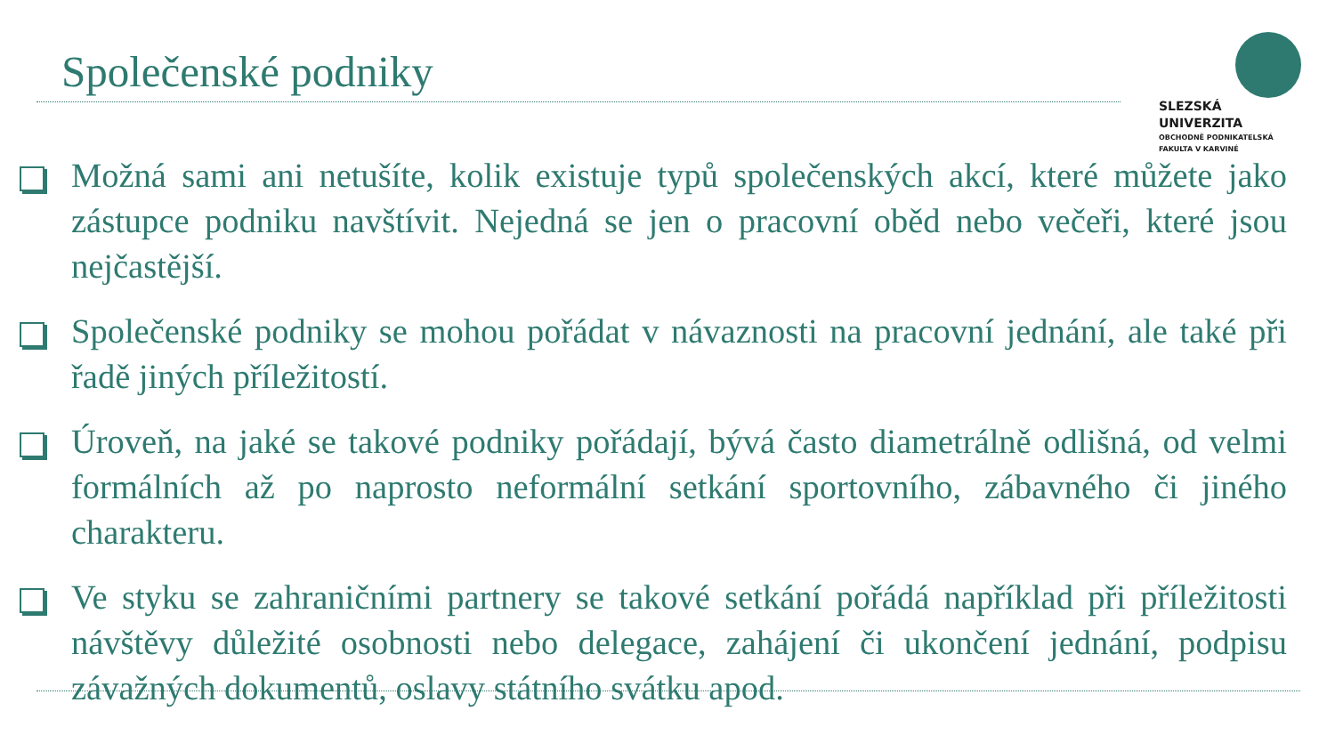Společenské podniky
SLEZSKÁ
UNIVERZITA
OBCHODNĚ PODNIKATELSKÁ
FAKULTA V KARVINÉ
Možná sami ani netušíte, kolik existuje typů společenských akcí, které můžete jako zástupce podniku navštívit. Nejedná se jen o pracovní oběd nebo večeři, které jsou nejčastější.
Společenské podniky se mohou pořádat v návaznosti na pracovní jednání, ale také při řadě jiných příležitostí.
Úroveň, na jaké se takové podniky pořádají, bývá často diametrálně odlišná, od velmi formálních až po naprosto neformální setkání sportovního, zábavného či jiného charakteru.
Ve styku se zahraničními partnery se takové setkání pořádá například při příležitosti návštěvy důležité osobnosti nebo delegace, zahájení či ukončení jednání, podpisu závažných dokumentů, oslavy státního svátku apod.